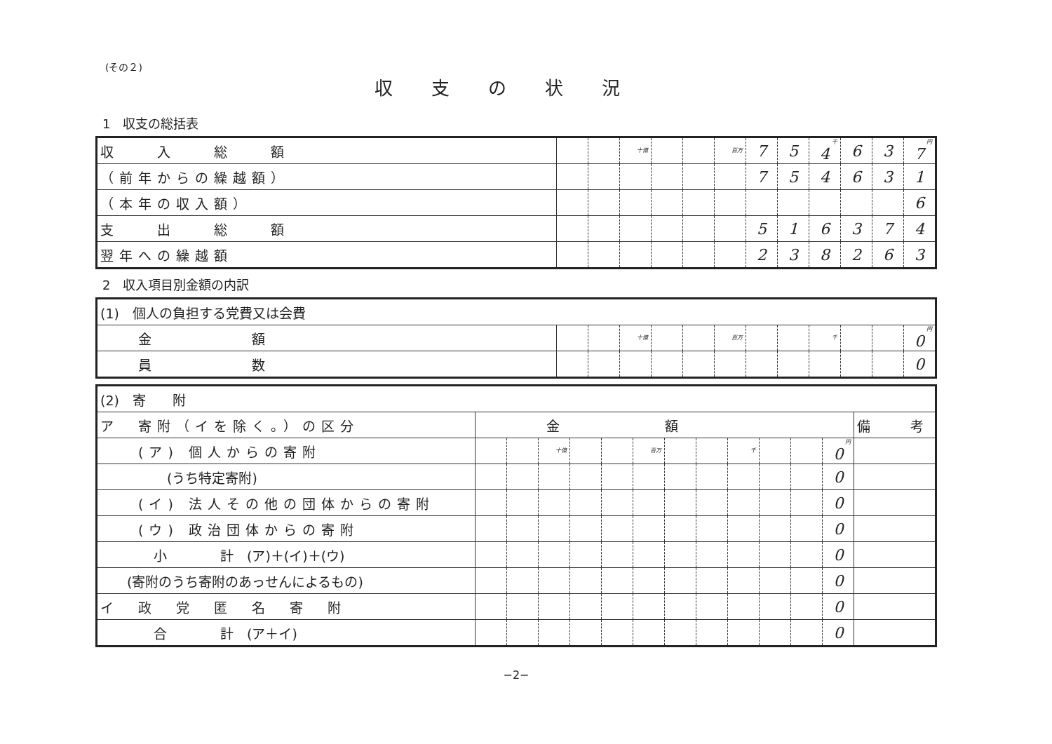(その２)
収支の状況
1　収支の総括表
| 収 入 総 額 | | | 十億 | | | 百万 | 7 | 5 | 千 4 | 6 | 3 | 円 7 |
| （前年からの繰越額） | | | | | | | 7 | 5 | 4 | 6 | 3 | 1 |
| （本年の収入額） | | | | | | | | | | | | 6 |
| 支 出 総 額 | | | | | | | 5 | 1 | 6 | 3 | 7 | 4 |
| 翌年への繰越額 | | | | | | | 2 | 3 | 8 | 2 | 6 | 3 |
2　収入項目別金額の内訳
| (1) 個人の負担する党費又は会費 | | | | | | | | | | | | |
| 金 額 | | | 十億 | | | 百万 | | | 千 | | | 円 0 |
| 員 数 | | | | | | | | | | | | 0 |
| (2) 寄 附 | | | | | | | | | | | | | |
| ア 寄附（イを除く。）の区分 | 金額 | | | | | | | | | | | | 備 考 |
| (ア) 個人からの寄附 | | | 十億 | | | 百万 | | | 千 | | | 円 0 | |
| (うち特定寄附) | | | | | | | | | | | | 0 | |
| (イ) 法人その他の団体からの寄附 | | | | | | | | | | | | 0 | |
| (ウ) 政治団体からの寄附 | | | | | | | | | | | | 0 | |
| 小 計 (ア)＋(イ)＋(ウ) | | | | | | | | | | | | 0 | |
| (寄附のうち寄附のあっせんによるもの) | | | | | | | | | | | | 0 | |
| イ 政 党 匿 名 寄 附 | | | | | | | | | | | | 0 | |
| 合 計 (ア＋イ) | | | | | | | | | | | | 0 | |
−2−